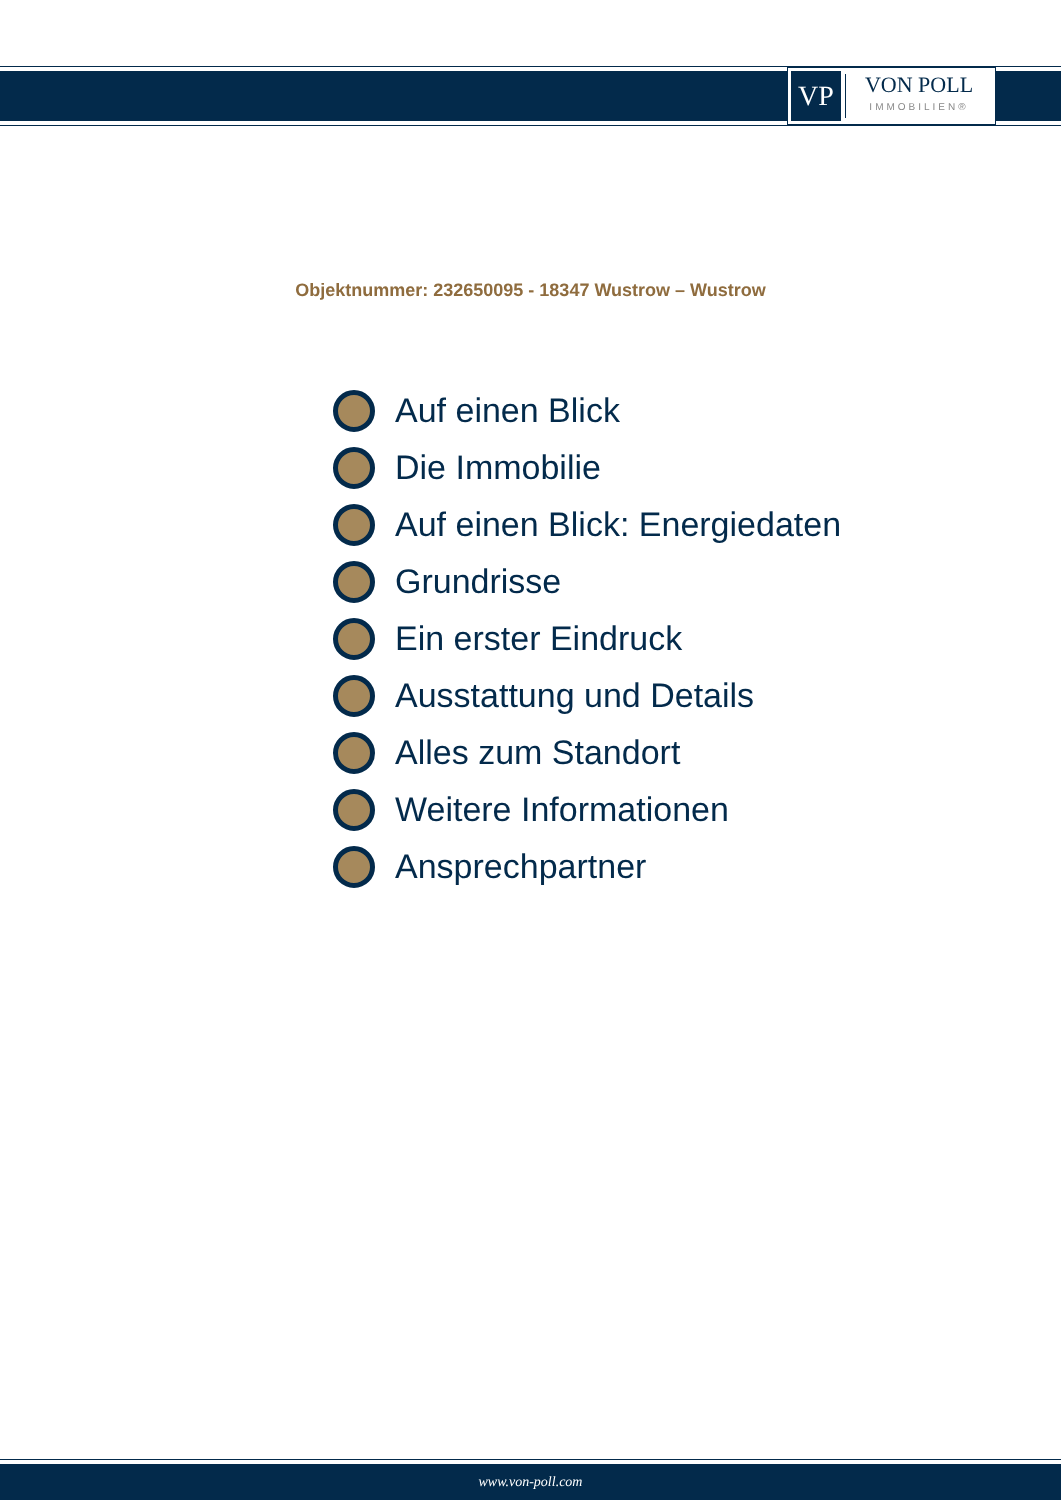VP
VON POLL
IMMOBILIEN®
Objektnummer: 232650095 - 18347 Wustrow – Wustrow
Auf einen Blick
Die Immobilie
Auf einen Blick: Energiedaten
Grundrisse
Ein erster Eindruck
Ausstattung und Details
Alles zum Standort
Weitere Informationen
Ansprechpartner
www.von-poll.com